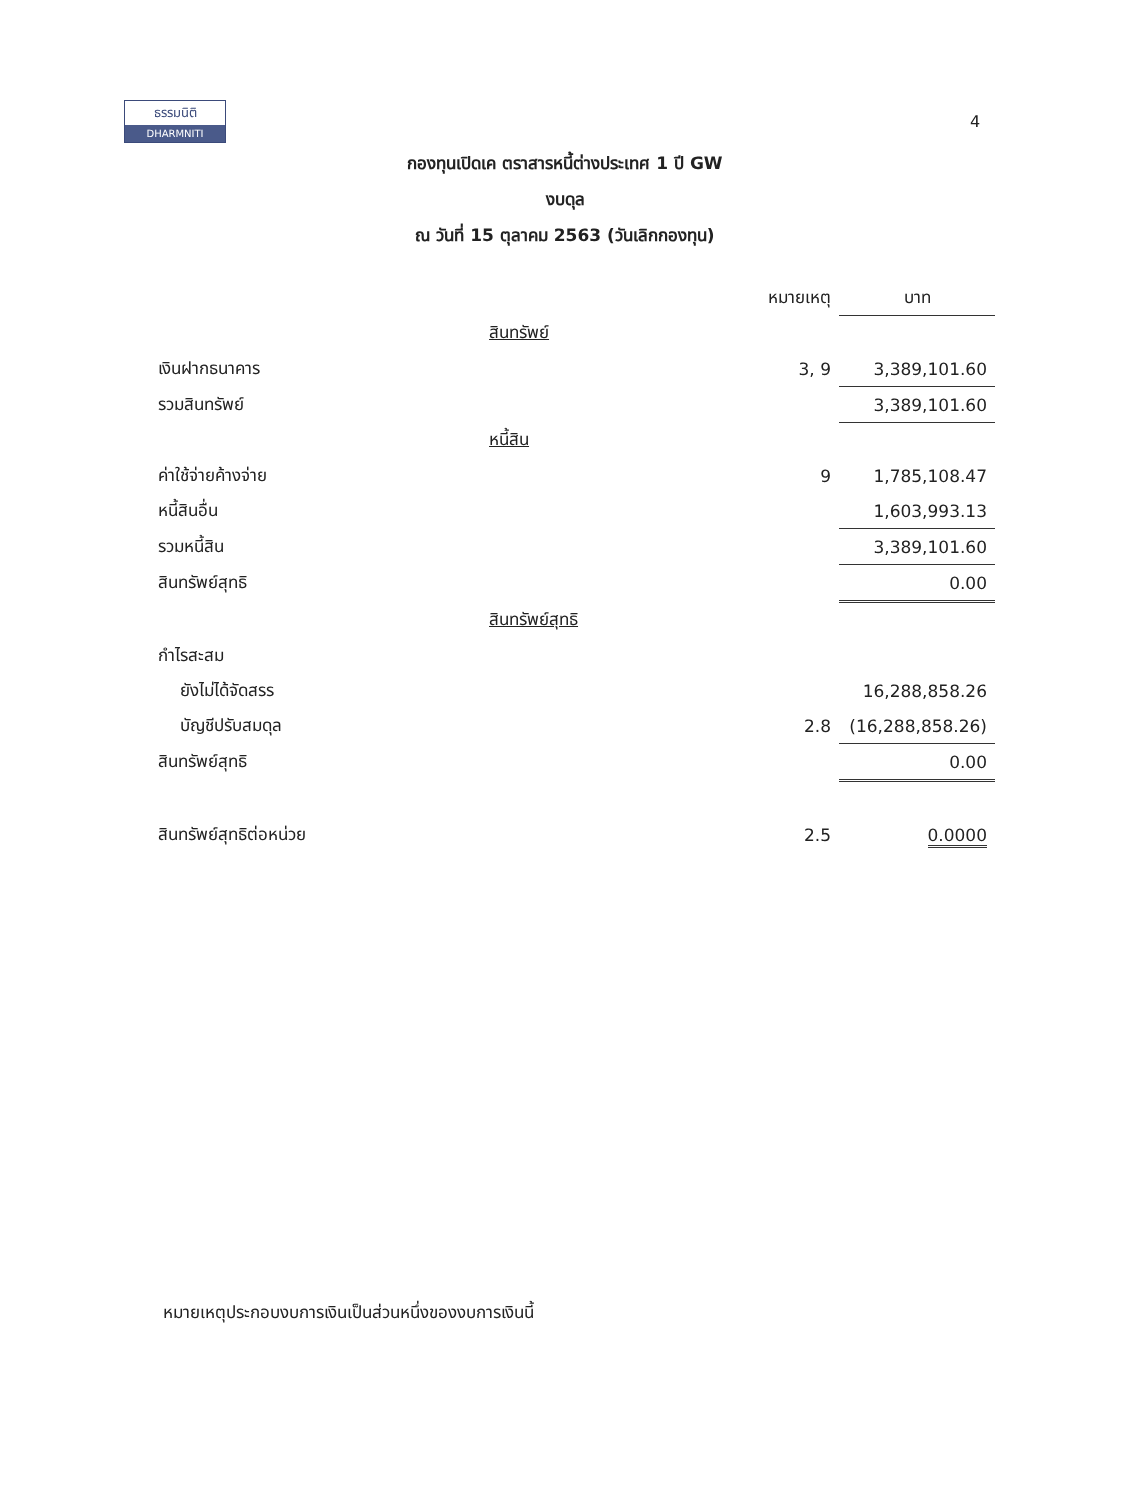ธรรมนิติ
DHARMNITI
4
กองทุนเปิดเค ตราสารหนี้ต่างประเทศ 1 ปี GW
งบดุล
ณ วันที่ 15 ตุลาคม 2563 (วันเลิกกองทุน)
| | | หมายเหตุ | บาท |
| --- | --- | --- | --- |
| | สินทรัพย์ | | |
| เงินฝากธนาคาร | | 3, 9 | 3,389,101.60 |
| รวมสินทรัพย์ | | | 3,389,101.60 |
| | หนี้สิน | | |
| ค่าใช้จ่ายค้างจ่าย | | 9 | 1,785,108.47 |
| หนี้สินอื่น | | | 1,603,993.13 |
| รวมหนี้สิน | | | 3,389,101.60 |
| สินทรัพย์สุทธิ | | | 0.00 |
| | สินทรัพย์สุทธิ | | |
| กำไรสะสม | | | |
| ยังไม่ได้จัดสรร | | | 16,288,858.26 |
| บัญชีปรับสมดุล | | 2.8 | (16,288,858.26) |
| สินทรัพย์สุทธิ | | | 0.00 |
| สินทรัพย์สุทธิต่อหน่วย | | 2.5 | 0.0000 |
หมายเหตุประกอบงบการเงินเป็นส่วนหนึ่งของงบการเงินนี้